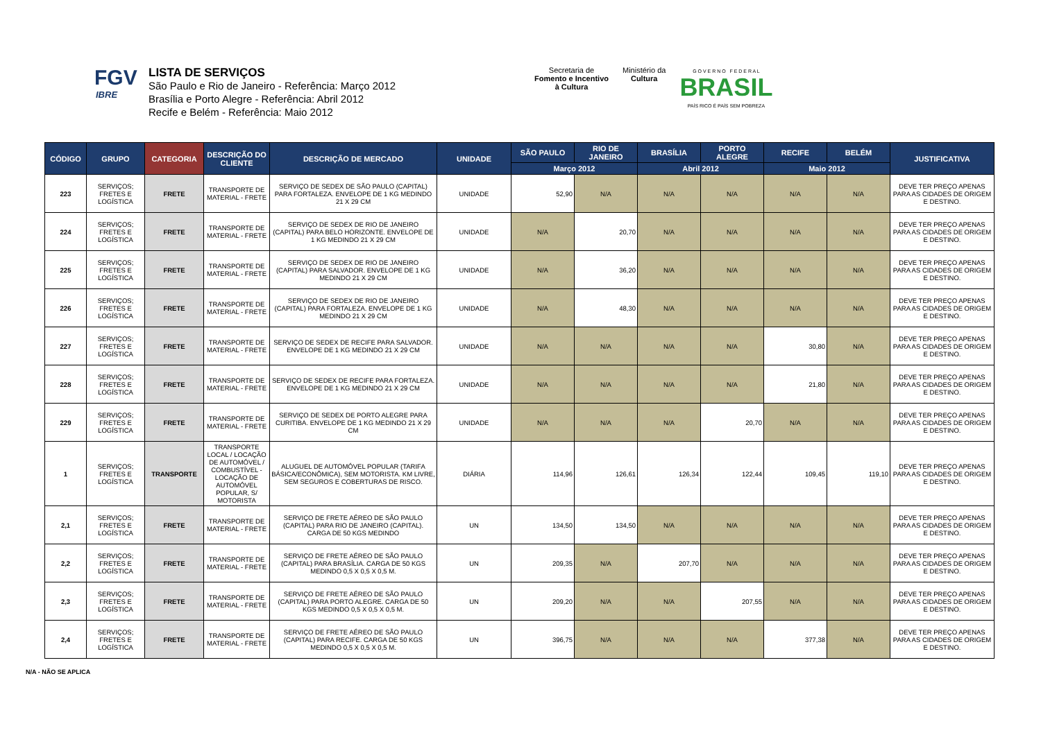FGV
IBRE
LISTA DE SERVIÇOS
São Paulo e Rio de Janeiro - Referência: Março 2012
Brasília e Porto Alegre - Referência: Abril 2012
Recife e Belém - Referência: Maio 2012
Secretaria de
Fomento e Incentivo
à Cultura
Ministério da
Cultura
G O V E R N O F E D E R A L
BRASIL
PAÍS RICO É PAÍS SEM POBREZA
| CÓDIGO | GRUPO | CATEGORIA | DESCRIÇÃO DO CLIENTE | DESCRIÇÃO DE MERCADO | UNIDADE | SÃO PAULO | RIO DE JANEIRO | BRASÍLIA | PORTO ALEGRE | RECIFE | BELÉM | JUSTIFICATIVA |
| --- | --- | --- | --- | --- | --- | --- | --- | --- | --- | --- | --- | --- |
| | | | | | | Março 2012 | | Abril 2012 | | Maio 2012 | | |
| 223 | SERVIÇOS; FRETES E LOGÍSTICA | FRETE | TRANSPORTE DE MATERIAL - FRETE | SERVIÇO DE SEDEX DE SÃO PAULO (CAPITAL) PARA FORTALEZA. ENVELOPE DE 1 KG MEDINDO 21 X 29 CM | UNIDADE | 52,90 | N/A | N/A | N/A | N/A | N/A | DEVE TER PREÇO APENAS PARA AS CIDADES DE ORIGEM E DESTINO. |
| 224 | SERVIÇOS; FRETES E LOGÍSTICA | FRETE | TRANSPORTE DE MATERIAL - FRETE | SERVIÇO DE SEDEX DE RIO DE JANEIRO (CAPITAL) PARA BELO HORIZONTE. ENVELOPE DE 1 KG MEDINDO 21 X 29 CM | UNIDADE | N/A | 20,70 | N/A | N/A | N/A | N/A | DEVE TER PREÇO APENAS PARA AS CIDADES DE ORIGEM E DESTINO. |
| 225 | SERVIÇOS; FRETES E LOGÍSTICA | FRETE | TRANSPORTE DE MATERIAL - FRETE | SERVIÇO DE SEDEX DE RIO DE JANEIRO (CAPITAL) PARA SALVADOR. ENVELOPE DE 1 KG MEDINDO 21 X 29 CM | UNIDADE | N/A | 36,20 | N/A | N/A | N/A | N/A | DEVE TER PREÇO APENAS PARA AS CIDADES DE ORIGEM E DESTINO. |
| 226 | SERVIÇOS; FRETES E LOGÍSTICA | FRETE | TRANSPORTE DE MATERIAL - FRETE | SERVIÇO DE SEDEX DE RIO DE JANEIRO (CAPITAL) PARA FORTALEZA. ENVELOPE DE 1 KG MEDINDO 21 X 29 CM | UNIDADE | N/A | 48,30 | N/A | N/A | N/A | N/A | DEVE TER PREÇO APENAS PARA AS CIDADES DE ORIGEM E DESTINO. |
| 227 | SERVIÇOS; FRETES E LOGÍSTICA | FRETE | TRANSPORTE DE MATERIAL - FRETE | SERVIÇO DE SEDEX DE RECIFE PARA SALVADOR. ENVELOPE DE 1 KG MEDINDO 21 X 29 CM | UNIDADE | N/A | N/A | N/A | N/A | 30,80 | N/A | DEVE TER PREÇO APENAS PARA AS CIDADES DE ORIGEM E DESTINO. |
| 228 | SERVIÇOS; FRETES E LOGÍSTICA | FRETE | TRANSPORTE DE MATERIAL - FRETE | SERVIÇO DE SEDEX DE RECIFE PARA FORTALEZA. ENVELOPE DE 1 KG MEDINDO 21 X 29 CM | UNIDADE | N/A | N/A | N/A | N/A | 21,80 | N/A | DEVE TER PREÇO APENAS PARA AS CIDADES DE ORIGEM E DESTINO. |
| 229 | SERVIÇOS; FRETES E LOGÍSTICA | FRETE | TRANSPORTE DE MATERIAL - FRETE | SERVIÇO DE SEDEX DE PORTO ALEGRE PARA CURITIBA. ENVELOPE DE 1 KG MEDINDO 21 X 29 CM | UNIDADE | N/A | N/A | N/A | 20,70 | N/A | N/A | DEVE TER PREÇO APENAS PARA AS CIDADES DE ORIGEM E DESTINO. |
| 1 | SERVIÇOS; FRETES E LOGÍSTICA | TRANSPORTE | TRANSPORTE LOCAL / LOCAÇÃO DE AUTOMÓVEL / COMBUSTÍVEL - LOCAÇÃO DE AUTOMÓVEL POPULAR, S/ MOTORISTA | ALUGUEL DE AUTOMÓVEL POPULAR (TARIFA BÁSICA/ECONÔMICA), SEM MOTORISTA. KM LIVRE, SEM SEGUROS E COBERTURAS DE RISCO. | DIÁRIA | 114,96 | 126,61 | 126,34 | 122,44 | 109,45 | 119,10 | DEVE TER PREÇO APENAS PARA AS CIDADES DE ORIGEM E DESTINO. |
| 2,1 | SERVIÇOS; FRETES E LOGÍSTICA | FRETE | TRANSPORTE DE MATERIAL - FRETE | SERVIÇO DE FRETE AÉREO DE SÃO PAULO (CAPITAL) PARA RIO DE JANEIRO (CAPITAL). CARGA DE 50 KGS MEDINDO | UN | 134,50 | 134,50 | N/A | N/A | N/A | N/A | DEVE TER PREÇO APENAS PARA AS CIDADES DE ORIGEM E DESTINO. |
| 2,2 | SERVIÇOS; FRETES E LOGÍSTICA | FRETE | TRANSPORTE DE MATERIAL - FRETE | SERVIÇO DE FRETE AÉREO DE SÃO PAULO (CAPITAL) PARA BRASÍLIA. CARGA DE 50 KGS MEDINDO 0,5 X 0,5 X 0,5 M. | UN | 209,35 | N/A | 207,70 | N/A | N/A | N/A | DEVE TER PREÇO APENAS PARA AS CIDADES DE ORIGEM E DESTINO. |
| 2,3 | SERVIÇOS; FRETES E LOGÍSTICA | FRETE | TRANSPORTE DE MATERIAL - FRETE | SERVIÇO DE FRETE AÉREO DE SÃO PAULO (CAPITAL) PARA PORTO ALEGRE. CARGA DE 50 KGS MEDINDO 0,5 X 0,5 X 0,5 M. | UN | 209,20 | N/A | N/A | 207,55 | N/A | N/A | DEVE TER PREÇO APENAS PARA AS CIDADES DE ORIGEM E DESTINO. |
| 2,4 | SERVIÇOS; FRETES E LOGÍSTICA | FRETE | TRANSPORTE DE MATERIAL - FRETE | SERVIÇO DE FRETE AÉREO DE SÃO PAULO (CAPITAL) PARA RECIFE. CARGA DE 50 KGS MEDINDO 0,5 X 0,5 X 0,5 M. | UN | 396,75 | N/A | N/A | N/A | 377,38 | N/A | DEVE TER PREÇO APENAS PARA AS CIDADES DE ORIGEM E DESTINO. |
N/A - NÃO SE APLICA